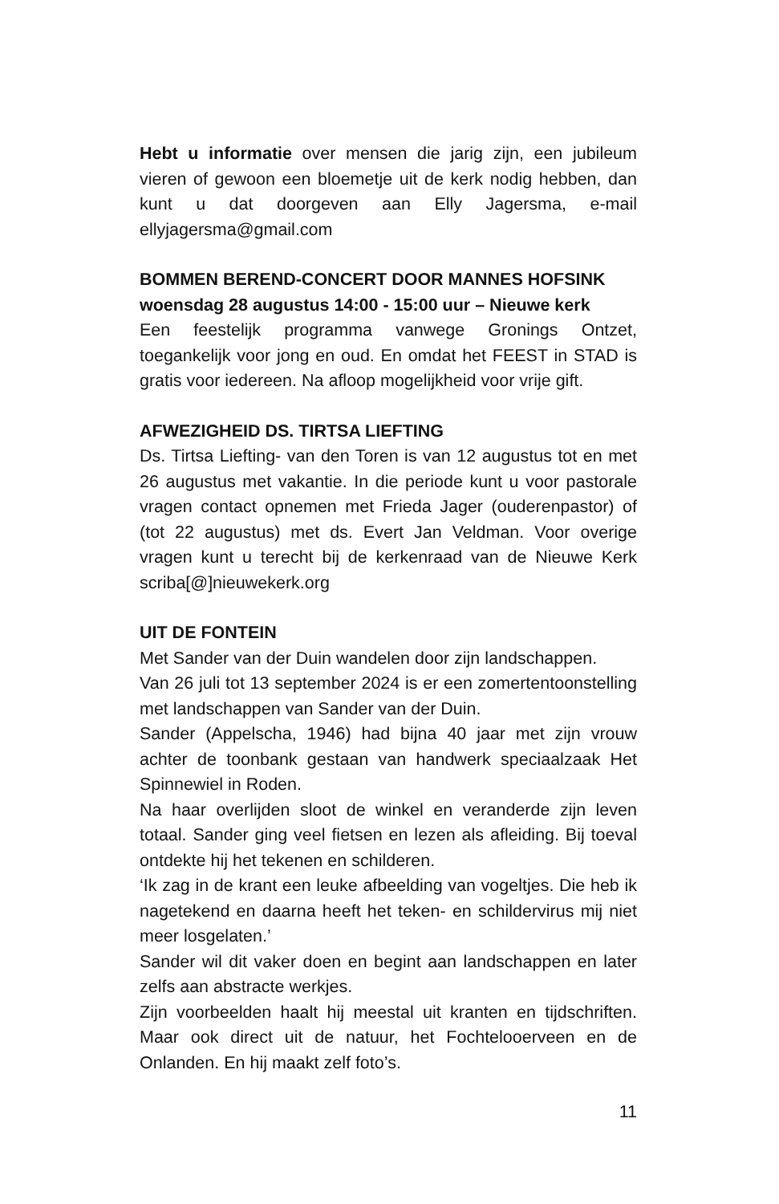Hebt u informatie over mensen die jarig zijn, een jubileum vieren of gewoon een bloemetje uit de kerk nodig hebben, dan kunt u dat doorgeven aan Elly Jagersma, e-mail ellyjagersma@gmail.com
BOMMEN BEREND-CONCERT DOOR MANNES HOFSINK
woensdag 28 augustus 14:00 - 15:00 uur – Nieuwe kerk
Een feestelijk programma vanwege Gronings Ontzet, toegankelijk voor jong en oud. En omdat het FEEST in STAD is gratis voor iedereen. Na afloop mogelijkheid voor vrije gift.
AFWEZIGHEID DS. TIRTSA LIEFTING
Ds. Tirtsa Liefting- van den Toren is van 12 augustus tot en met 26 augustus met vakantie. In die periode kunt u voor pastorale vragen contact opnemen met Frieda Jager (ouderenpastor) of (tot 22 augustus) met ds. Evert Jan Veldman. Voor overige vragen kunt u terecht bij de kerkenraad van de Nieuwe Kerk scriba[@]nieuwekerk.org
UIT DE FONTEIN
Met Sander van der Duin wandelen door zijn landschappen.
Van 26 juli tot 13 september 2024 is er een zomertentoonstelling met landschappen van Sander van der Duin.
Sander (Appelscha, 1946) had bijna 40 jaar met zijn vrouw achter de toonbank gestaan van handwerk speciaalzaak Het Spinnewiel in Roden.
Na haar overlijden sloot de winkel en veranderde zijn leven totaal. Sander ging veel fietsen en lezen als afleiding. Bij toeval ontdekte hij het tekenen en schilderen.
‘Ik zag in de krant een leuke afbeelding van vogeltjes. Die heb ik nagetekend en daarna heeft het teken- en schildervirus mij niet meer losgelaten.’
Sander wil dit vaker doen en begint aan landschappen en later zelfs aan abstracte werkjes.
Zijn voorbeelden haalt hij meestal uit kranten en tijdschriften. Maar ook direct uit de natuur, het Fochtelooerveen en de Onlanden. En hij maakt zelf foto’s.
11